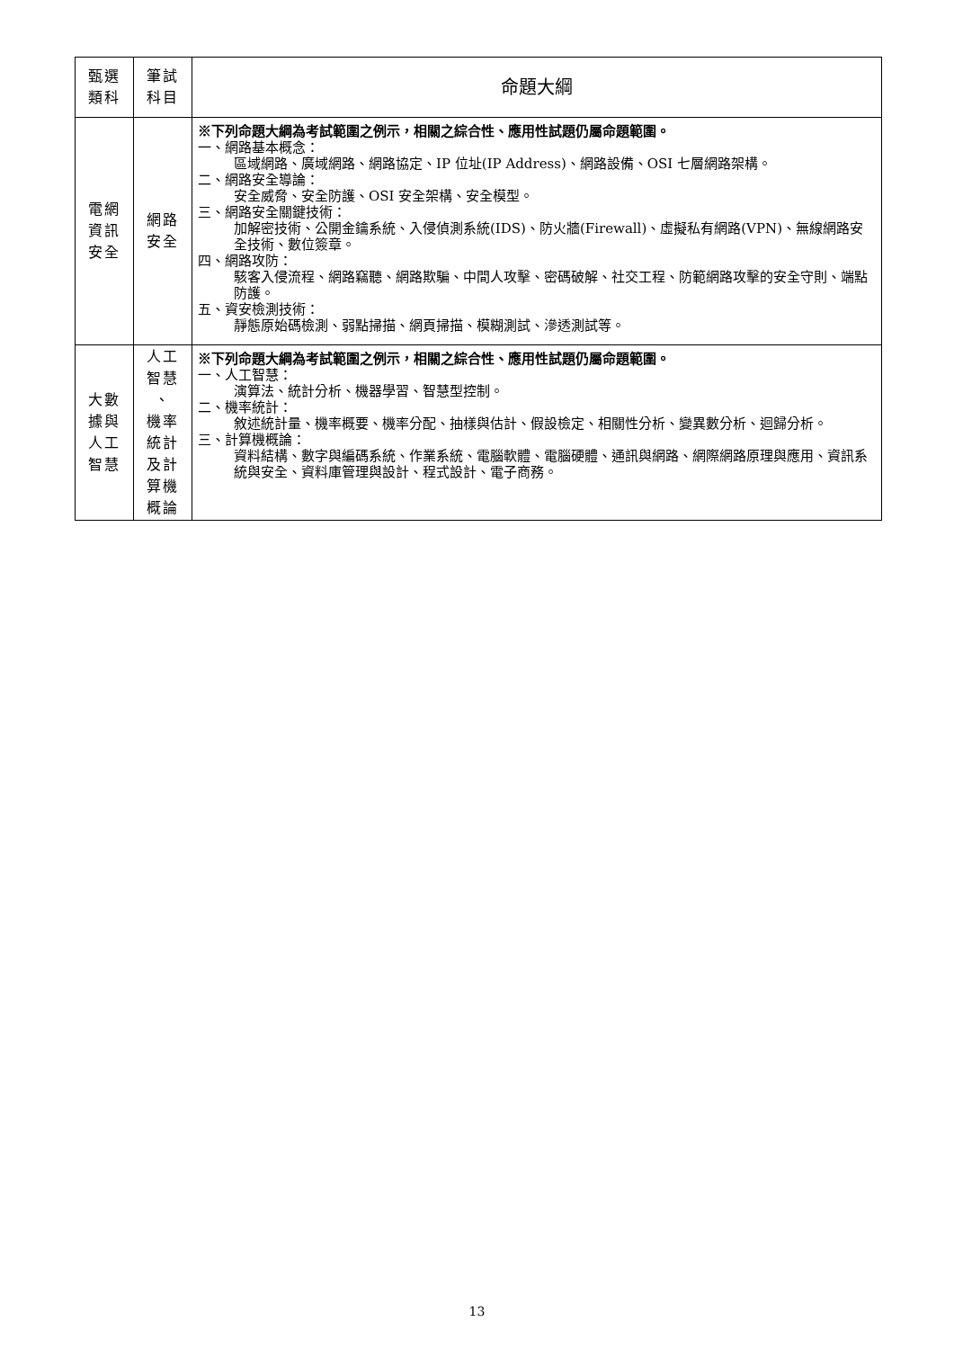| 甄選 類科 | 筆試 科目 | 命題大綱 |
| --- | --- | --- |
| 電網 資訊 安全 | 網路 安全 | ※下列命題大綱為考試範圍之例示，相關之綜合性、應用性試題仍屬命題範圍。 一、網路基本概念： 區域網路、廣域網路、網路協定、IP 位址(IP Address)、網路設備、OSI 七層網路架構。 二、網路安全導論： 安全威脅、安全防護、OSI 安全架構、安全模型。 三、網路安全關鍵技術： 加解密技術、公開金鑰系統、入侵偵測系統(IDS)、防火牆(Firewall)、虛擬私有網路(VPN)、無線網路安全技術、數位簽章。 四、網路攻防： 駭客入侵流程、網路竊聽、網路欺騙、中間人攻擊、密碼破解、社交工程、防範網路攻擊的安全守則、端點防護。 五、資安檢測技術： 靜態原始碼檢測、弱點掃描、網頁掃描、模糊測試、滲透測試等。 |
| 大數 據與 人工 智慧 | 人工 智慧 、 機率 統計 及計 算機 概論 | ※下列命題大綱為考試範圍之例示，相關之綜合性、應用性試題仍屬命題範圍。 一、人工智慧： 演算法、統計分析、機器學習、智慧型控制。 二、機率統計： 敘述統計量、機率概要、機率分配、抽樣與估計、假設檢定、相關性分析、變異數分析、迴歸分析。 三、計算機概論： 資料結構、數字與編碼系統、作業系統、電腦軟體、電腦硬體、通訊與網路、網際網路原理與應用、資訊系統與安全、資料庫管理與設計、程式設計、電子商務。 |
13